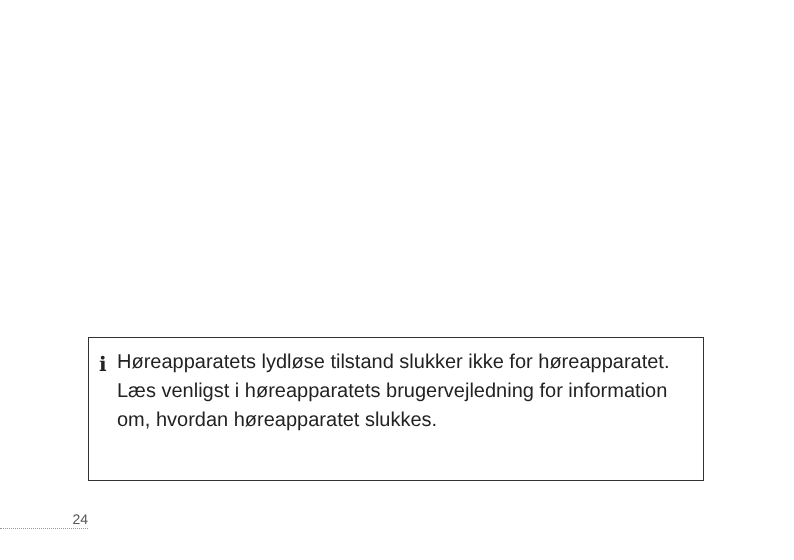i Høreapparatets lydløse tilstand slukker ikke for høreapparatet. Læs venligst i høreapparatets brugervejledning for information om, hvordan høreapparatet slukkes.
24